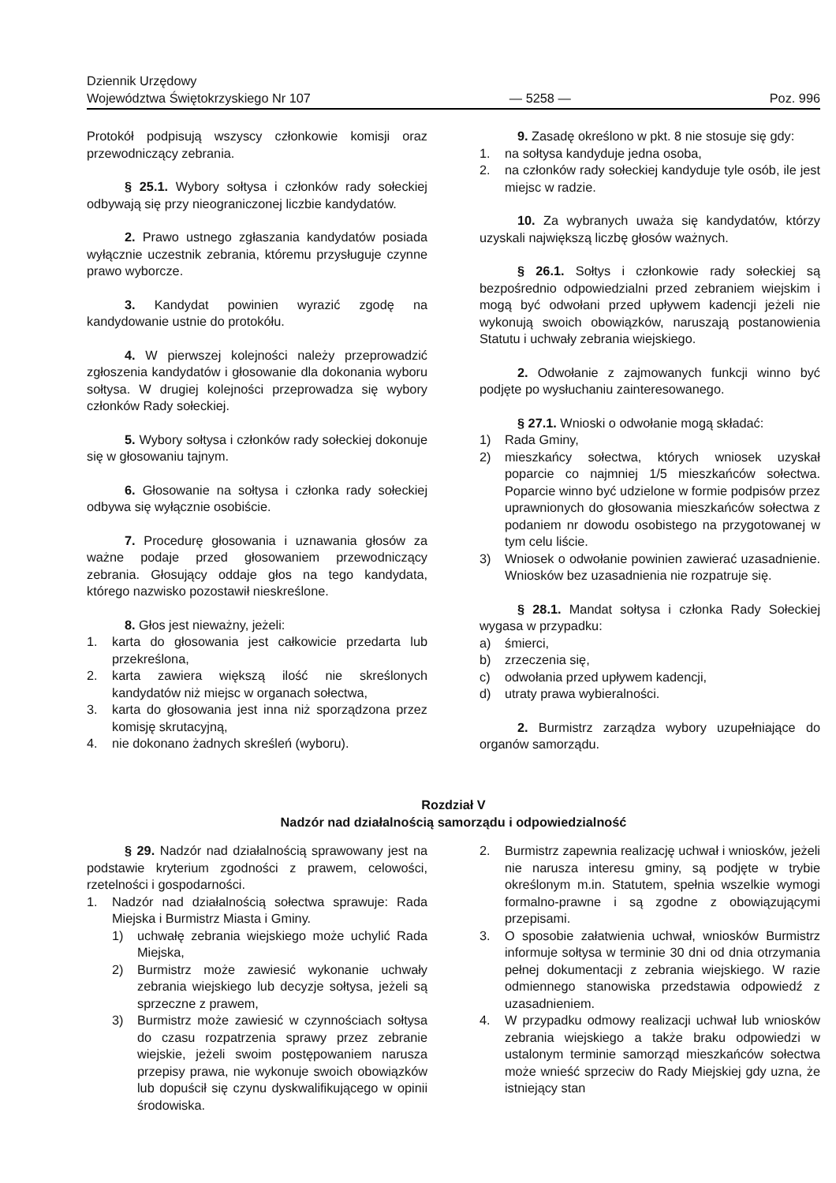Dziennik Urzędowy
Województwa Świętokrzyskiego Nr 107
— 5258 —
Poz. 996
Protokół podpisują wszyscy członkowie komisji oraz przewodniczący zebrania.
§ 25.1. Wybory sołtysa i członków rady sołeckiej odbywają się przy nieograniczonej liczbie kandydatów.
2. Prawo ustnego zgłaszania kandydatów posiada wyłącznie uczestnik zebrania, któremu przysługuje czynne prawo wyborcze.
3. Kandydat powinien wyrazić zgodę na kandydowanie ustnie do protokółu.
4. W pierwszej kolejności należy przeprowadzić zgłoszenia kandydatów i głosowanie dla dokonania wyboru sołtysa. W drugiej kolejności przeprowadza się wybory członków Rady sołeckiej.
5. Wybory sołtysa i członków rady sołeckiej dokonuje się w głosowaniu tajnym.
6. Głosowanie na sołtysa i członka rady sołeckiej odbywa się wyłącznie osobiście.
7. Procedurę głosowania i uznawania głosów za ważne podaje przed głosowaniem przewodniczący zebrania. Głosujący oddaje głos na tego kandydata, którego nazwisko pozostawił nieskreślone.
8. Głos jest nieważny, jeżeli:
1. karta do głosowania jest całkowicie przedarta lub przekreślona,
2. karta zawiera większą ilość nie skreślonych kandydatów niż miejsc w organach sołectwa,
3. karta do głosowania jest inna niż sporządzona przez komisję skrutacyjną,
4. nie dokonano żadnych skreśleń (wyboru).
9. Zasadę określono w pkt. 8 nie stosuje się gdy:
1. na sołtysa kandyduje jedna osoba,
2. na członków rady sołeckiej kandyduje tyle osób, ile jest miejsc w radzie.
10. Za wybranych uważa się kandydatów, którzy uzyskali największą liczbę głosów ważnych.
§ 26.1. Sołtys i członkowie rady sołeckiej są bezpośrednio odpowiedzialni przed zebraniem wiejskim i mogą być odwołani przed upływem kadencji jeżeli nie wykonują swoich obowiązków, naruszają postanowienia Statutu i uchwały zebrania wiejskiego.
2. Odwołanie z zajmowanych funkcji winno być podjęte po wysłuchaniu zainteresowanego.
§ 27.1. Wnioski o odwołanie mogą składać:
1) Rada Gminy,
2) mieszkańcy sołectwa, których wniosek uzyskał poparcie co najmniej 1/5 mieszkańców sołectwa. Poparcie winno być udzielone w formie podpisów przez uprawnionych do głosowania mieszkańców sołectwa z podaniem nr dowodu osobistego na przygotowanej w tym celu liście.
3) Wniosek o odwołanie powinien zawierać uzasadnienie. Wniosków bez uzasadnienia nie rozpatruje się.
§ 28.1. Mandat sołtysa i członka Rady Sołeckiej wygasa w przypadku:
a) śmierci,
b) zrzeczenia się,
c) odwołania przed upływem kadencji,
d) utraty prawa wybieralności.
2. Burmistrz zarządza wybory uzupełniające do organów samorządu.
Rozdział V
Nadzór nad działalnością samorządu i odpowiedzialność
§ 29. Nadzór nad działalnością sprawowany jest na podstawie kryterium zgodności z prawem, celowości, rzetelności i gospodarności.
1. Nadzór nad działalnością sołectwa sprawuje: Rada Miejska i Burmistrz Miasta i Gminy.
1) uchwałę zebrania wiejskiego może uchylić Rada Miejska,
2) Burmistrz może zawiesić wykonanie uchwały zebrania wiejskiego lub decyzje sołtysa, jeżeli są sprzeczne z prawem,
3) Burmistrz może zawiesić w czynnościach sołtysa do czasu rozpatrzenia sprawy przez zebranie wiejskie, jeżeli swoim postępowaniem narusza przepisy prawa, nie wykonuje swoich obowiązków lub dopuścił się czynu dyskwalifikującego w opinii środowiska.
2. Burmistrz zapewnia realizację uchwał i wniosków, jeżeli nie narusza interesu gminy, są podjęte w trybie określonym m.in. Statutem, spełnia wszelkie wymogi formalno-prawne i są zgodne z obowiązującymi przepisami.
3. O sposobie załatwienia uchwał, wniosków Burmistrz informuje sołtysa w terminie 30 dni od dnia otrzymania pełnej dokumentacji z zebrania wiejskiego. W razie odmiennego stanowiska przedstawia odpowiedź z uzasadnieniem.
4. W przypadku odmowy realizacji uchwał lub wniosków zebrania wiejskiego a także braku odpowiedzi w ustalonym terminie samorząd mieszkańców sołectwa może wnieść sprzeciw do Rady Miejskiej gdy uzna, że istniejący stan